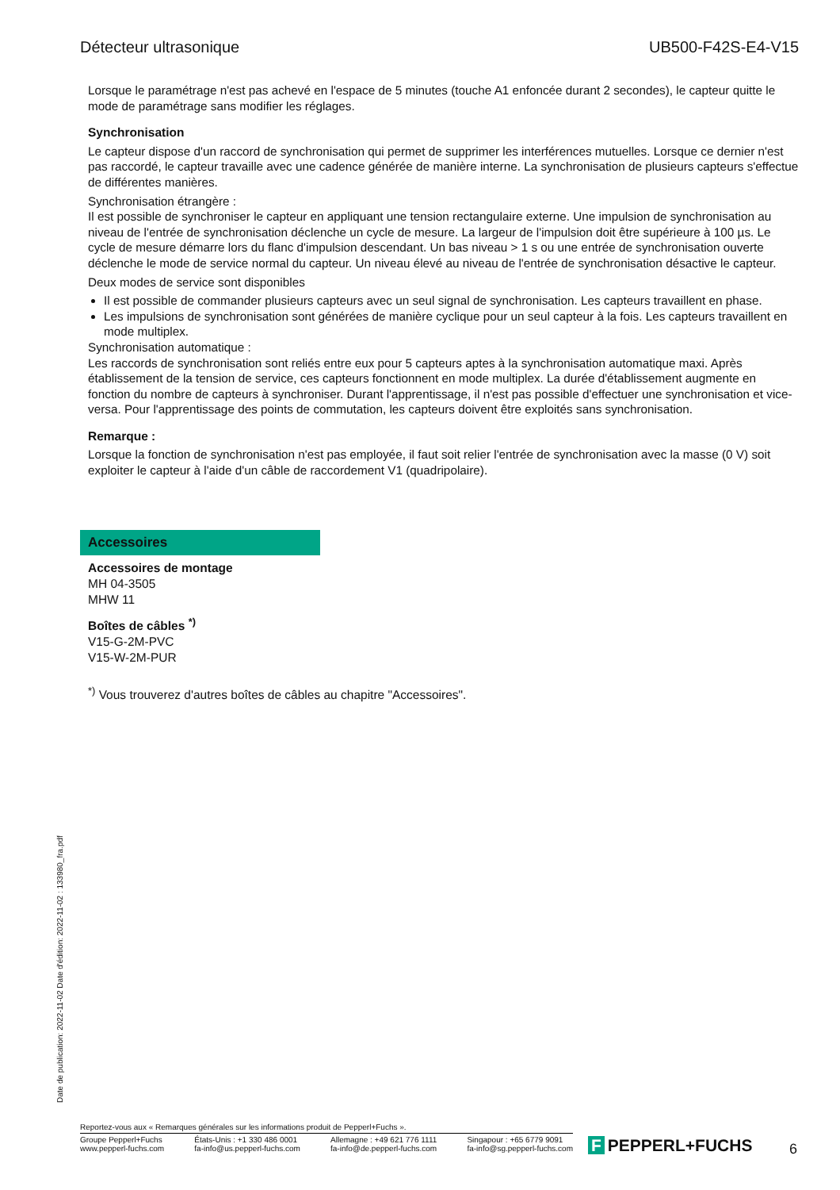Détecteur ultrasonique UB500-F42S-E4-V15
Lorsque le paramétrage n'est pas achevé en l'espace de 5 minutes (touche A1 enfoncée durant 2 secondes), le capteur quitte le mode de paramétrage sans modifier les réglages.
Synchronisation
Le capteur dispose d'un raccord de synchronisation qui permet de supprimer les interférences mutuelles. Lorsque ce dernier n'est pas raccordé, le capteur travaille avec une cadence générée de manière interne. La synchronisation de plusieurs capteurs s'effectue de différentes manières.
Synchronisation étrangère :
Il est possible de synchroniser le capteur en appliquant une tension rectangulaire externe. Une impulsion de synchronisation au niveau de l'entrée de synchronisation déclenche un cycle de mesure. La largeur de l'impulsion doit être supérieure à 100 µs. Le cycle de mesure démarre lors du flanc d'impulsion descendant. Un bas niveau > 1 s ou une entrée de synchronisation ouverte déclenche le mode de service normal du capteur. Un niveau élevé au niveau de l'entrée de synchronisation désactive le capteur.
Deux modes de service sont disponibles
Il est possible de commander plusieurs capteurs avec un seul signal de synchronisation. Les capteurs travaillent en phase.
Les impulsions de synchronisation sont générées de manière cyclique pour un seul capteur à la fois. Les capteurs travaillent en mode multiplex.
Synchronisation automatique :
Les raccords de synchronisation sont reliés entre eux pour 5 capteurs aptes à la synchronisation automatique maxi. Après établissement de la tension de service, ces capteurs fonctionnent en mode multiplex. La durée d'établissement augmente en fonction du nombre de capteurs à synchroniser. Durant l'apprentissage, il n'est pas possible d'effectuer une synchronisation et vice-versa. Pour l'apprentissage des points de commutation, les capteurs doivent être exploités sans synchronisation.
Remarque :
Lorsque la fonction de synchronisation n'est pas employée, il faut soit relier l'entrée de synchronisation avec la masse (0 V) soit exploiter le capteur à l'aide d'un câble de raccordement V1 (quadripolaire).
Accessoires
Accessoires de montage
MH 04-3505
MHW 11
Boîtes de câbles <sup>*)</sup>
V15-G-2M-PVC
V15-W-2M-PUR
<sup>*)</sup> Vous trouverez d'autres boîtes de câbles au chapitre "Accessoires".
Date de publication: 2022-11-02 Date d'édition: 2022-11-02 : 133980_fra.pdf
Reportez-vous aux « Remarques générales sur les informations produit de Pepperl+Fuchs ».
Groupe Pepperl+Fuchs
www.pepperl-fuchs.com
États-Unis : +1 330 486 0001
fa-info@us.pepperl-fuchs.com
Allemagne : +49 621 776 1111
fa-info@de.pepperl-fuchs.com
Singapour : +65 6779 9091
fa-info@sg.pepperl-fuchs.com
F PEPPERL+FUCHS 6